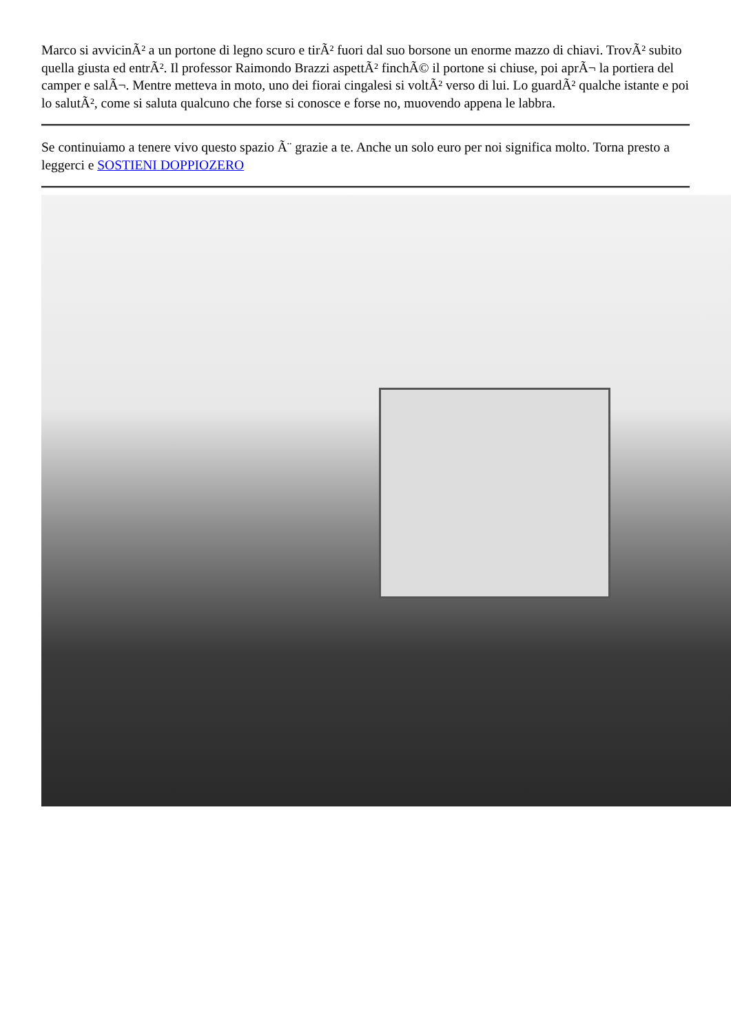Marco si avvicinÃ² a un portone di legno scuro e tirÃ² fuori dal suo borsone un enorme mazzo di chiavi. TrovÃ² subito quella giusta ed entrÃ². Il professor Raimondo Brazzi aspettÃ² finchÃ© il portone si chiuse, poi aprÃ¬ la portiera del camper e salÃ¬. Mentre metteva in moto, uno dei fiorai cingalesi si voltÃ² verso di lui. Lo guardÃ² qualche istante e poi lo salutÃ², come si saluta qualcuno che forse si conosce e forse no, muovendo appena le labbra.
Se continuiamo a tenere vivo questo spazio Ã¨ grazie a te. Anche un solo euro per noi significa molto. Torna presto a leggerci e SOSTIENI DOPPIOZERO